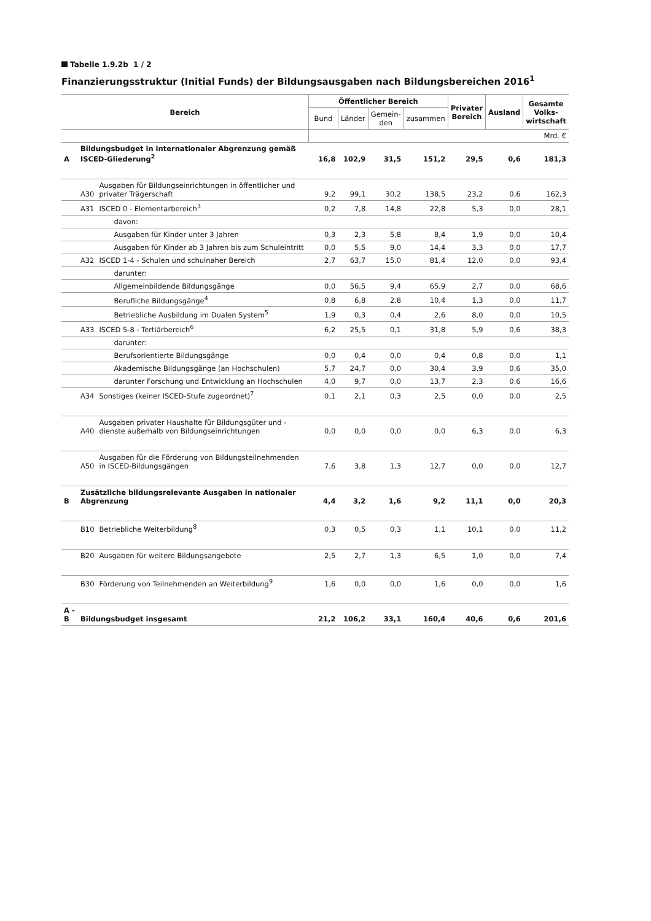Tabelle 1.9.2b 1 / 2
Finanzierungsstruktur (Initial Funds) der Bildungsausgaben nach Bildungsbereichen 2016<sup>1</sup>
| Bereich | | | Öffentlicher Bereich | | | | Privater Bereich | Ausland | Gesamte Volks-wirtschaft |
| --- | --- | --- | --- | --- | --- | --- | --- | --- | --- |
| | | | Bund | Länder | Gemein-den | zusammen | | | |
| | | | Mrd. € | | | | | | |
| A | Bildungsbudget in internationaler Abgrenzung gemäß ISCED-Gliederung<sup>2</sup> | | 16,8 | 102,9 | 31,5 | 151,2 | 29,5 | 0,6 | 181,3 |
| | A30 | Ausgaben für Bildungseinrichtungen in öffentlicher und privater Trägerschaft | 9,2 | 99,1 | 30,2 | 138,5 | 23,2 | 0,6 | 162,3 |
| | A31 | ISCED 0 - Elementarbereich<sup>3</sup> | 0,2 | 7,8 | 14,8 | 22,8 | 5,3 | 0,0 | 28,1 |
| | | davon: | | | | | | | |
| | | Ausgaben für Kinder unter 3 Jahren | 0,3 | 2,3 | 5,8 | 8,4 | 1,9 | 0,0 | 10,4 |
| | | Ausgaben für Kinder ab 3 Jahren bis zum Schuleintritt | 0,0 | 5,5 | 9,0 | 14,4 | 3,3 | 0,0 | 17,7 |
| | A32 | ISCED 1-4 - Schulen und schulnaher Bereich | 2,7 | 63,7 | 15,0 | 81,4 | 12,0 | 0,0 | 93,4 |
| | | darunter: | | | | | | | |
| | | Allgemeinbildende Bildungsgänge | 0,0 | 56,5 | 9,4 | 65,9 | 2,7 | 0,0 | 68,6 |
| | | Berufliche Bildungsgänge<sup>4</sup> | 0,8 | 6,8 | 2,8 | 10,4 | 1,3 | 0,0 | 11,7 |
| | | Betriebliche Ausbildung im Dualen System<sup>5</sup> | 1,9 | 0,3 | 0,4 | 2,6 | 8,0 | 0,0 | 10,5 |
| | A33 | ISCED 5-8 - Tertiärbereich<sup>6</sup> | 6,2 | 25,5 | 0,1 | 31,8 | 5,9 | 0,6 | 38,3 |
| | | darunter: | | | | | | | |
| | | Berufsorientierte Bildungsgänge | 0,0 | 0,4 | 0,0 | 0,4 | 0,8 | 0,0 | 1,1 |
| | | Akademische Bildungsgänge (an Hochschulen) | 5,7 | 24,7 | 0,0 | 30,4 | 3,9 | 0,6 | 35,0 |
| | | darunter Forschung und Entwicklung an Hochschulen | 4,0 | 9,7 | 0,0 | 13,7 | 2,3 | 0,6 | 16,6 |
| | A34 | Sonstiges (keiner ISCED-Stufe zugeordnet)<sup>7</sup> | 0,1 | 2,1 | 0,3 | 2,5 | 0,0 | 0,0 | 2,5 |
| | A40 | Ausgaben privater Haushalte für Bildungsgüter und -dienste außerhalb von Bildungseinrichtungen | 0,0 | 0,0 | 0,0 | 0,0 | 6,3 | 0,0 | 6,3 |
| | A50 | Ausgaben für die Förderung von Bildungsteilnehmenden in ISCED-Bildungsgängen | 7,6 | 3,8 | 1,3 | 12,7 | 0,0 | 0,0 | 12,7 |
| B | Zusätzliche bildungsrelevante Ausgaben in nationaler Abgrenzung | | 4,4 | 3,2 | 1,6 | 9,2 | 11,1 | 0,0 | 20,3 |
| | B10 | Betriebliche Weiterbildung<sup>8</sup> | 0,3 | 0,5 | 0,3 | 1,1 | 10,1 | 0,0 | 11,2 |
| | B20 | Ausgaben für weitere Bildungsangebote | 2,5 | 2,7 | 1,3 | 6,5 | 1,0 | 0,0 | 7,4 |
| | B30 | Förderung von Teilnehmenden an Weiterbildung<sup>9</sup> | 1,6 | 0,0 | 0,0 | 1,6 | 0,0 | 0,0 | 1,6 |
| A - B | Bildungsbudget insgesamt | | 21,2 | 106,2 | 33,1 | 160,4 | 40,6 | 0,6 | 201,6 |